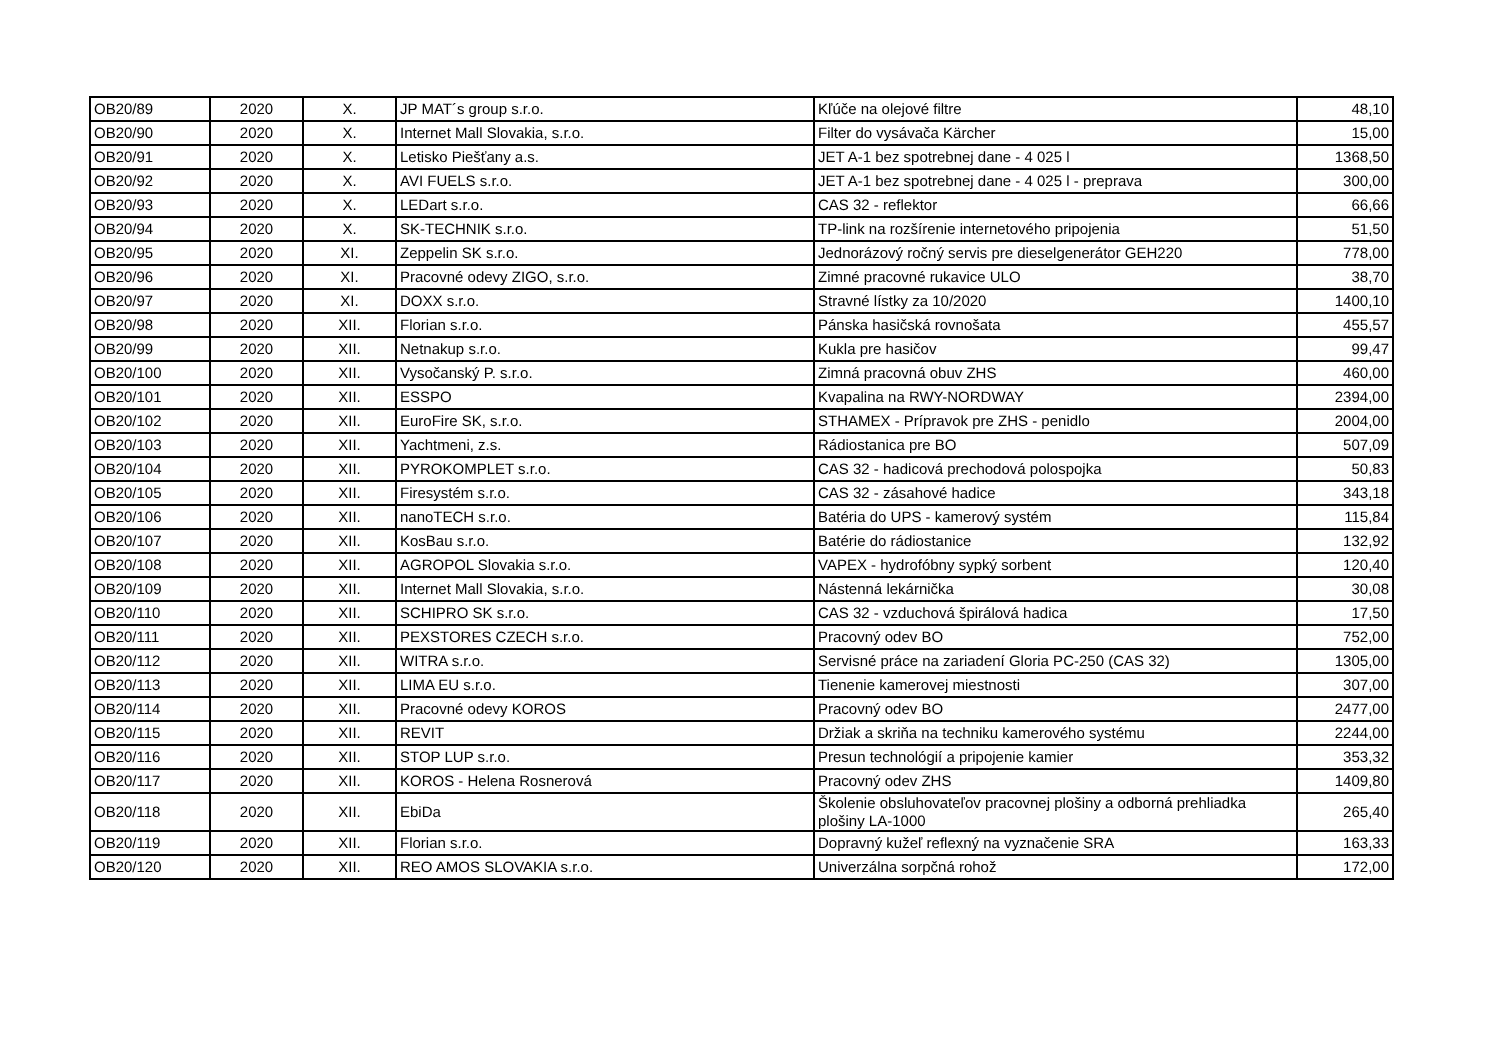| OB20/89 | 2020 | X. | JP MAT´s group s.r.o. | Kľúče na olejové filtre | 48,10 |
| OB20/90 | 2020 | X. | Internet Mall Slovakia, s.r.o. | Filter do vysávača Kärcher | 15,00 |
| OB20/91 | 2020 | X. | Letisko Piešťany a.s. | JET A-1 bez spotrebnej dane - 4 025 l | 1368,50 |
| OB20/92 | 2020 | X. | AVI FUELS s.r.o. | JET A-1 bez spotrebnej dane - 4 025 l - preprava | 300,00 |
| OB20/93 | 2020 | X. | LEDart s.r.o. | CAS 32 - reflektor | 66,66 |
| OB20/94 | 2020 | X. | SK-TECHNIK s.r.o. | TP-link na rozšírenie internetového pripojenia | 51,50 |
| OB20/95 | 2020 | XI. | Zeppelin SK s.r.o. | Jednorázový ročný servis pre dieselgenerátor GEH220 | 778,00 |
| OB20/96 | 2020 | XI. | Pracovné odevy ZIGO, s.r.o. | Zimné pracovné rukavice ULO | 38,70 |
| OB20/97 | 2020 | XI. | DOXX s.r.o. | Stravné lístky za 10/2020 | 1400,10 |
| OB20/98 | 2020 | XII. | Florian s.r.o. | Pánska hasičská rovnošata | 455,57 |
| OB20/99 | 2020 | XII. | Netnakup s.r.o. | Kukla pre hasičov | 99,47 |
| OB20/100 | 2020 | XII. | Vysočanský P. s.r.o. | Zimná pracovná obuv ZHS | 460,00 |
| OB20/101 | 2020 | XII. | ESSPO | Kvapalina na RWY-NORDWAY | 2394,00 |
| OB20/102 | 2020 | XII. | EuroFire SK, s.r.o. | STHAMEX - Prípravok pre ZHS - penidlo | 2004,00 |
| OB20/103 | 2020 | XII. | Yachtmeni, z.s. | Rádiostanica pre BO | 507,09 |
| OB20/104 | 2020 | XII. | PYROKOMPLET s.r.o. | CAS 32 - hadicová prechodová polospojka | 50,83 |
| OB20/105 | 2020 | XII. | Firesystém s.r.o. | CAS 32 - zásahové hadice | 343,18 |
| OB20/106 | 2020 | XII. | nanoTECH s.r.o. | Batéria do UPS - kamerový systém | 115,84 |
| OB20/107 | 2020 | XII. | KosBau s.r.o. | Batérie do rádiostanice | 132,92 |
| OB20/108 | 2020 | XII. | AGROPOL Slovakia s.r.o. | VAPEX - hydrofóbny sypký sorbent | 120,40 |
| OB20/109 | 2020 | XII. | Internet Mall Slovakia, s.r.o. | Nástenná lekárnička | 30,08 |
| OB20/110 | 2020 | XII. | SCHIPRO SK s.r.o. | CAS 32 - vzduchová špirálová hadica | 17,50 |
| OB20/111 | 2020 | XII. | PEXSTORES CZECH s.r.o. | Pracovný odev BO | 752,00 |
| OB20/112 | 2020 | XII. | WITRA s.r.o. | Servisné práce na zariadení Gloria PC-250 (CAS 32) | 1305,00 |
| OB20/113 | 2020 | XII. | LIMA EU s.r.o. | Tienenie kamerovej miestnosti | 307,00 |
| OB20/114 | 2020 | XII. | Pracovné odevy KOROS | Pracovný odev BO | 2477,00 |
| OB20/115 | 2020 | XII. | REVIT | Držiak a skriňa na techniku kamerového systému | 2244,00 |
| OB20/116 | 2020 | XII. | STOP LUP s.r.o. | Presun technológií a pripojenie kamier | 353,32 |
| OB20/117 | 2020 | XII. | KOROS - Helena Rosnerová | Pracovný odev ZHS | 1409,80 |
| OB20/118 | 2020 | XII. | EbiDa | Školenie obsluhovateľov pracovnej plošiny a odborná prehliadka plošiny LA-1000 | 265,40 |
| OB20/119 | 2020 | XII. | Florian s.r.o. | Dopravný kužeľ reflexný na vyznačenie SRA | 163,33 |
| OB20/120 | 2020 | XII. | REO AMOS SLOVAKIA s.r.o. | Univerzálna sorpčná rohož | 172,00 |